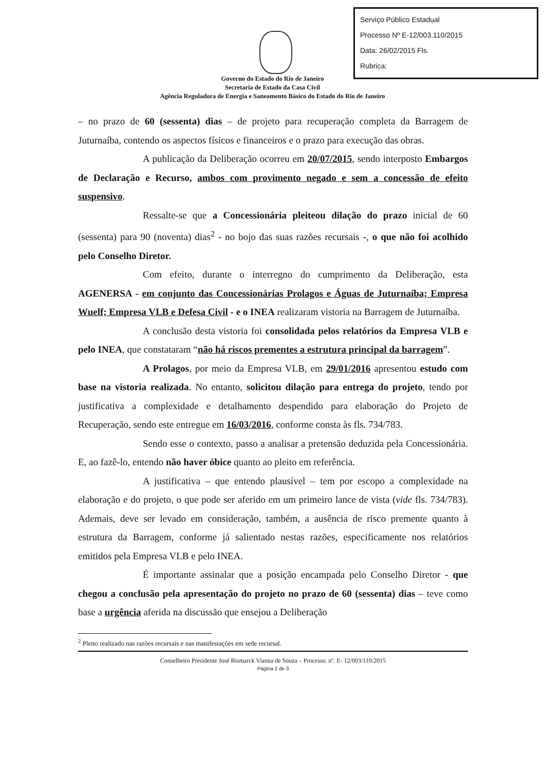Serviço Público Estadual
Processo Nº E-12/003.110/2015
Data: 26/02/2015 Fls.
Rubrica:
Governo do Estado do Rio de Janeiro
Secretaria de Estado da Casa Civil
Agência Reguladora de Energia e Saneamento Básico do Estado do Rio de Janeiro
– no prazo de 60 (sessenta) dias – de projeto para recuperação completa da Barragem de Juturnaíba, contendo os aspectos físicos e financeiros e o prazo para execução das obras.
A publicação da Deliberação ocorreu em 20/07/2015, sendo interposto Embargos de Declaração e Recurso, ambos com provimento negado e sem a concessão de efeito suspensivo.
Ressalte-se que a Concessionária pleiteou dilação do prazo inicial de 60 (sessenta) para 90 (noventa) dias<sup>2</sup> - no bojo das suas razões recursais -, o que não foi acolhido pelo Conselho Diretor.
Com efeito, durante o interregno do cumprimento da Deliberação, esta AGENERSA - em conjunto das Concessionárias Prolagos e Águas de Juturnaíba; Empresa Wuelf; Empresa VLB e Defesa Civil - e o INEA realizaram vistoria na Barragem de Juturnaíba.
A conclusão desta vistoria foi consolidada pelos relatórios da Empresa VLB e pelo INEA, que constataram “não há riscos prementes a estrutura principal da barragem”.
A Prolagos, por meio da Empresa VLB, em 29/01/2016 apresentou estudo com base na vistoria realizada. No entanto, solicitou dilação para entrega do projeto, tendo por justificativa a complexidade e detalhamento despendido para elaboração do Projeto de Recuperação, sendo este entregue em 16/03/2016, conforme consta às fls. 734/783.
Sendo esse o contexto, passo a analisar a pretensão deduzida pela Concessionária. E, ao fazê-lo, entendo não haver óbice quanto ao pleito em referência.
A justificativa – que entendo plausível – tem por escopo a complexidade na elaboração e do projeto, o que pode ser aferido em um primeiro lance de vista (vide fls. 734/783). Ademais, deve ser levado em consideração, também, a ausência de risco premente quanto à estrutura da Barragem, conforme já salientado nestas razões, especificamente nos relatórios emitidos pela Empresa VLB e pelo INEA.
É importante assinalar que a posição encampada pelo Conselho Diretor - que chegou a conclusão pela apresentação do projeto no prazo de 60 (sessenta) dias – teve como base a urgência aferida na discussão que ensejou a Deliberação
<sup>2</sup> Pleito realizado nas razões recursais e nas manifestações em sede recursal.
Conselheiro Presidente José Bismarck Vianna de Souza – Processo. nº. E- 12/003/110/2015
Página 2 de 3